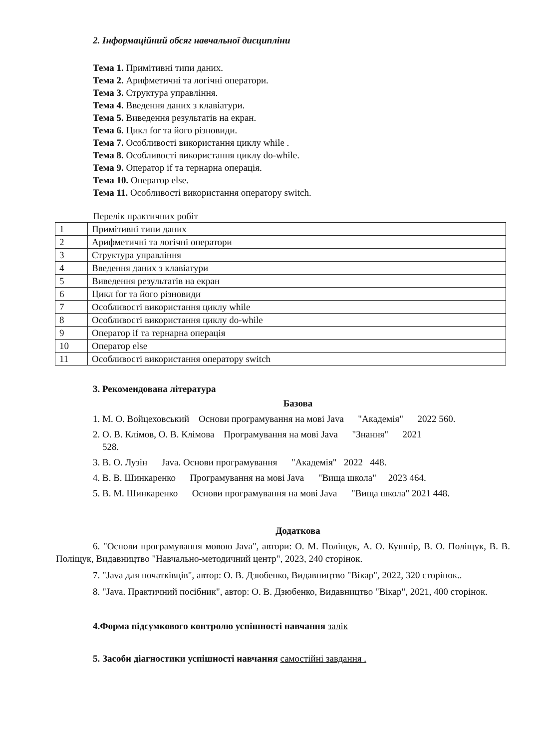2. Інформаційний обсяг навчальної дисципліни
Тема 1. Примітивні типи даних.
Тема 2. Арифметичні та логічні оператори.
Тема 3. Структура управління.
Тема 4. Введення даних з клавіатури.
Тема 5. Виведення результатів на екран.
Тема 6. Цикл for та його різновиди.
Тема 7. Особливості використання циклу while .
Тема 8. Особливості використання циклу do-while.
Тема 9. Оператор if та тернарна операція.
Тема 10. Оператор else.
Тема 11. Особливості використання оператору switch.
Перелік практичних робіт
| 1 | Примітивні типи даних |
| 2 | Арифметичні та логічні оператори |
| 3 | Структура управління |
| 4 | Введення даних з клавіатури |
| 5 | Виведення результатів на екран |
| 6 | Цикл for та його різновиди |
| 7 | Особливості використання циклу while |
| 8 | Особливості використання циклу do-while |
| 9 | Оператор if та тернарна операція |
| 10 | Оператор else |
| 11 | Особливості використання оператору switch |
3. Рекомендована література
Базова
1. М. О. Войцеховський Основи програмування на мові Java "Академія" 2022 560.
2. О. В. Клімов, О. В. Клімова Програмування на мові Java "Знання" 2021
528.
3. В. О. Лузін Java. Основи програмування "Академія" 2022 448.
4. В. В. Шинкаренко Програмування на мові Java "Вища школа" 2023 464.
5. В. М. Шинкаренко Основи програмування на мові Java "Вища школа" 2021 448.
Додаткова
6. "Основи програмування мовою Java", автори: О. М. Поліщук, А. О. Кушнір, В. О. Поліщук, В. В. Поліщук, Видавництво "Навчально-методичний центр", 2023, 240 сторінок.
7. "Java для початківців", автор: О. В. Дзюбенко, Видавництво "Вікар", 2022, 320 сторінок..
8. "Java. Практичний посібник", автор: О. В. Дзюбенко, Видавництво "Вікар", 2021, 400 сторінок.
4.Форма підсумкового контролю успішності навчання залік
5. Засоби діагностики успішності навчання самостійні завдання .